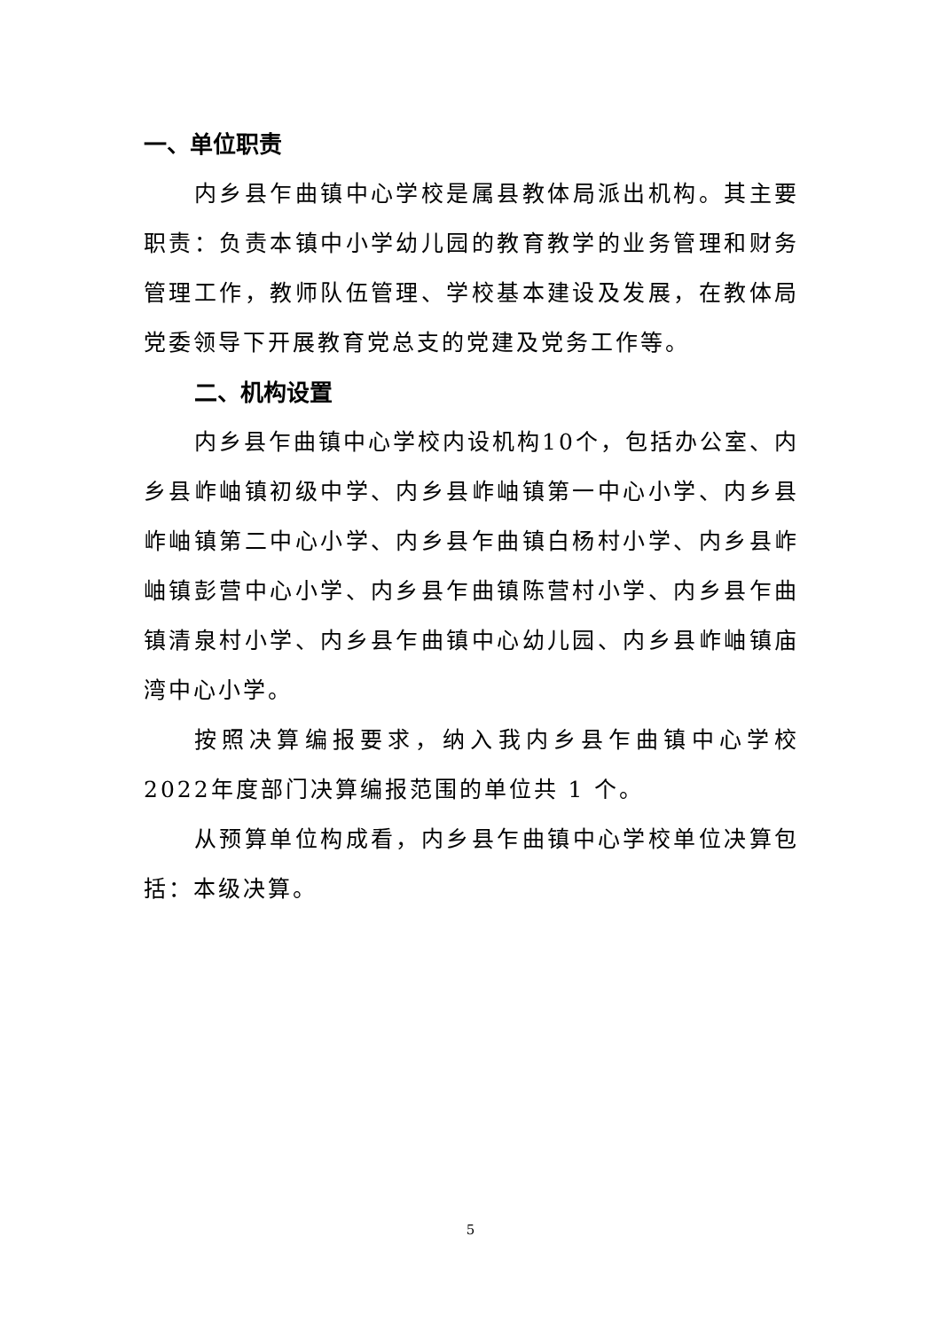一、单位职责
内乡县乍曲镇中心学校是属县教体局派出机构。其主要职责：负责本镇中小学幼儿园的教育教学的业务管理和财务管理工作，教师队伍管理、学校基本建设及发展，在教体局党委领导下开展教育党总支的党建及党务工作等。
二、机构设置
内乡县乍曲镇中心学校内设机构10个，包括办公室、内乡县岞岫镇初级中学、内乡县岞岫镇第一中心小学、内乡县岞岫镇第二中心小学、内乡县乍曲镇白杨村小学、内乡县岞岫镇彭营中心小学、内乡县乍曲镇陈营村小学、内乡县乍曲镇清泉村小学、内乡县乍曲镇中心幼儿园、内乡县岞岫镇庙湾中心小学。
按照决算编报要求，纳入我内乡县乍曲镇中心学校2022年度部门决算编报范围的单位共 1 个。
从预算单位构成看，内乡县乍曲镇中心学校单位决算包括：本级决算。
5